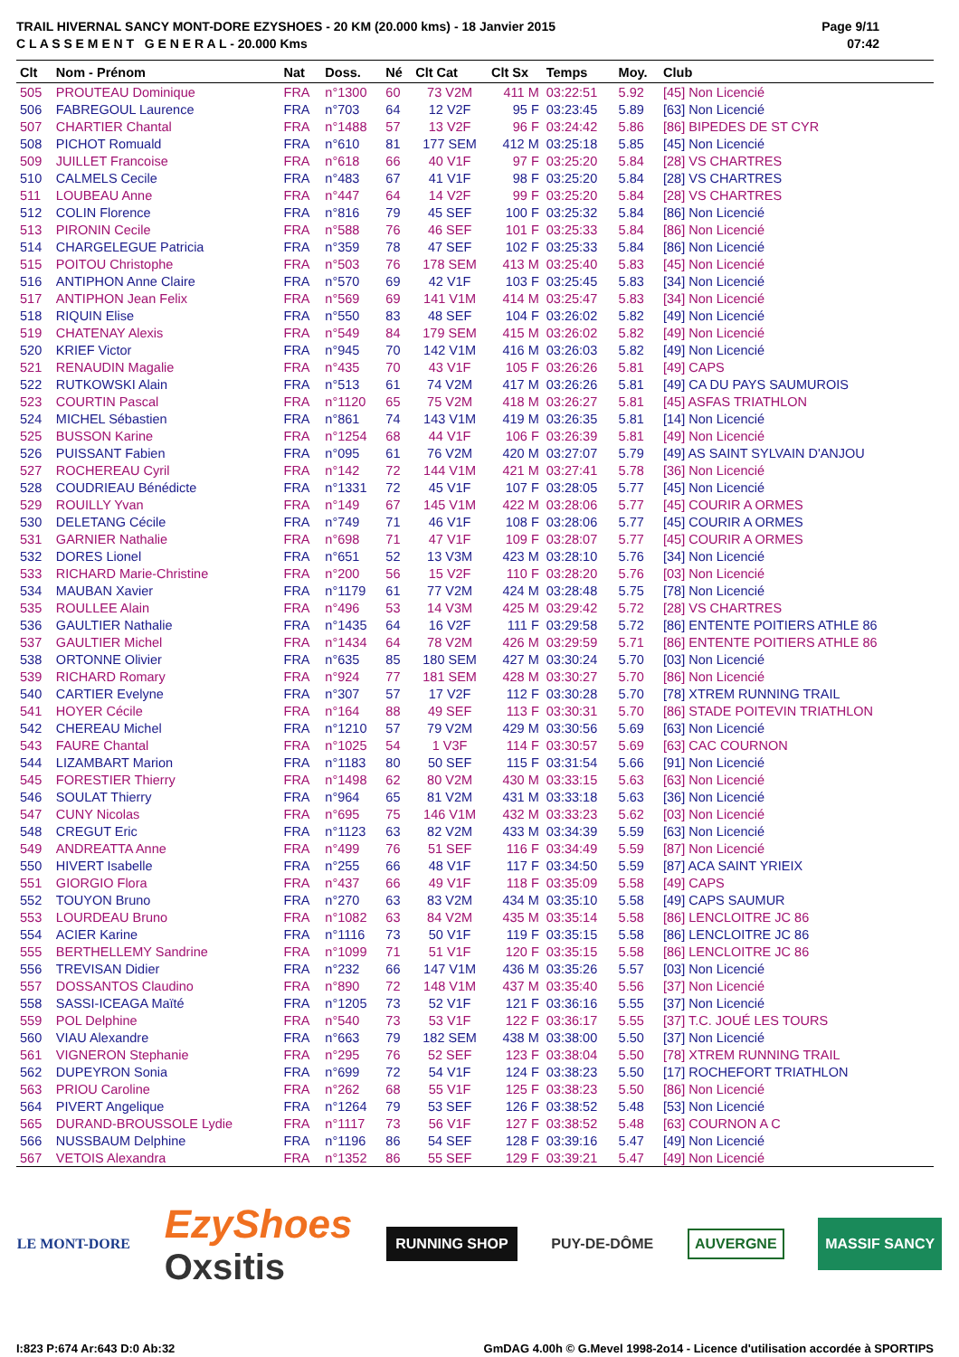TRAIL HIVERNAL SANCY MONT-DORE EZYSHOES - 20 KM (20.000 kms) - 18 Janvier 2015
C L A S S E M E N T G E N E R A L - 20.000 Kms
Page 9/11
07:42
| Clt | Nom - Prénom | Nat | Doss. | Né | Clt Cat | Clt Sx | Temps | Moy. | Club |
| --- | --- | --- | --- | --- | --- | --- | --- | --- | --- |
| 505 | PROUTEAU Dominique | FRA | n°1300 | 60 | 73 V2M | 411 M | 03:22:51 | 5.92 | [45] Non Licencié |
| 506 | FABREGOUL Laurence | FRA | n°703 | 64 | 12 V2F | 95 F | 03:23:45 | 5.89 | [63] Non Licencié |
| 507 | CHARTIER Chantal | FRA | n°1488 | 57 | 13 V2F | 96 F | 03:24:42 | 5.86 | [86] BIPEDES DE ST CYR |
| 508 | PICHOT Romuald | FRA | n°610 | 81 | 177 SEM | 412 M | 03:25:18 | 5.85 | [45] Non Licencié |
| 509 | JUILLET Francoise | FRA | n°618 | 66 | 40 V1F | 97 F | 03:25:20 | 5.84 | [28] VS CHARTRES |
| 510 | CALMELS Cecile | FRA | n°483 | 67 | 41 V1F | 98 F | 03:25:20 | 5.84 | [28] VS CHARTRES |
| 511 | LOUBEAU Anne | FRA | n°447 | 64 | 14 V2F | 99 F | 03:25:20 | 5.84 | [28] VS CHARTRES |
| 512 | COLIN Florence | FRA | n°816 | 79 | 45 SEF | 100 F | 03:25:32 | 5.84 | [86] Non Licencié |
| 513 | PIRONIN Cecile | FRA | n°588 | 76 | 46 SEF | 101 F | 03:25:33 | 5.84 | [86] Non Licencié |
| 514 | CHARGELEGUE Patricia | FRA | n°359 | 78 | 47 SEF | 102 F | 03:25:33 | 5.84 | [86] Non Licencié |
| 515 | POITOU Christophe | FRA | n°503 | 76 | 178 SEM | 413 M | 03:25:40 | 5.83 | [45] Non Licencié |
| 516 | ANTIPHON Anne Claire | FRA | n°570 | 69 | 42 V1F | 103 F | 03:25:45 | 5.83 | [34] Non Licencié |
| 517 | ANTIPHON Jean Felix | FRA | n°569 | 69 | 141 V1M | 414 M | 03:25:47 | 5.83 | [34] Non Licencié |
| 518 | RIQUIN Elise | FRA | n°550 | 83 | 48 SEF | 104 F | 03:26:02 | 5.82 | [49] Non Licencié |
| 519 | CHATENAY Alexis | FRA | n°549 | 84 | 179 SEM | 415 M | 03:26:02 | 5.82 | [49] Non Licencié |
| 520 | KRIEF Victor | FRA | n°945 | 70 | 142 V1M | 416 M | 03:26:03 | 5.82 | [49] Non Licencié |
| 521 | RENAUDIN Magalie | FRA | n°435 | 70 | 43 V1F | 105 F | 03:26:26 | 5.81 | [49] CAPS |
| 522 | RUTKOWSKI Alain | FRA | n°513 | 61 | 74 V2M | 417 M | 03:26:26 | 5.81 | [49] CA DU PAYS SAUMUROIS |
| 523 | COURTIN Pascal | FRA | n°1120 | 65 | 75 V2M | 418 M | 03:26:27 | 5.81 | [45] ASFAS TRIATHLON |
| 524 | MICHEL Sébastien | FRA | n°861 | 74 | 143 V1M | 419 M | 03:26:35 | 5.81 | [14] Non Licencié |
| 525 | BUSSON Karine | FRA | n°1254 | 68 | 44 V1F | 106 F | 03:26:39 | 5.81 | [49] Non Licencié |
| 526 | PUISSANT Fabien | FRA | n°095 | 61 | 76 V2M | 420 M | 03:27:07 | 5.79 | [49] AS SAINT SYLVAIN D'ANJOU |
| 527 | ROCHEREAU Cyril | FRA | n°142 | 72 | 144 V1M | 421 M | 03:27:41 | 5.78 | [36] Non Licencié |
| 528 | COUDRIEAU Bénédicte | FRA | n°1331 | 72 | 45 V1F | 107 F | 03:28:05 | 5.77 | [45] Non Licencié |
| 529 | ROUILLY Yvan | FRA | n°149 | 67 | 145 V1M | 422 M | 03:28:06 | 5.77 | [45] COURIR A ORMES |
| 530 | DELETANG Cécile | FRA | n°749 | 71 | 46 V1F | 108 F | 03:28:06 | 5.77 | [45] COURIR A ORMES |
| 531 | GARNIER Nathalie | FRA | n°698 | 71 | 47 V1F | 109 F | 03:28:07 | 5.77 | [45] COURIR A ORMES |
| 532 | DORES Lionel | FRA | n°651 | 52 | 13 V3M | 423 M | 03:28:10 | 5.76 | [34] Non Licencié |
| 533 | RICHARD Marie-Christine | FRA | n°200 | 56 | 15 V2F | 110 F | 03:28:20 | 5.76 | [03] Non Licencié |
| 534 | MAUBAN Xavier | FRA | n°1179 | 61 | 77 V2M | 424 M | 03:28:48 | 5.75 | [78] Non Licencié |
| 535 | ROULLEE Alain | FRA | n°496 | 53 | 14 V3M | 425 M | 03:29:42 | 5.72 | [28] VS CHARTRES |
| 536 | GAULTIER Nathalie | FRA | n°1435 | 64 | 16 V2F | 111 F | 03:29:58 | 5.72 | [86] ENTENTE POITIERS ATHLE 86 |
| 537 | GAULTIER Michel | FRA | n°1434 | 64 | 78 V2M | 426 M | 03:29:59 | 5.71 | [86] ENTENTE POITIERS ATHLE 86 |
| 538 | ORTONNE Olivier | FRA | n°635 | 85 | 180 SEM | 427 M | 03:30:24 | 5.70 | [03] Non Licencié |
| 539 | RICHARD Romary | FRA | n°924 | 77 | 181 SEM | 428 M | 03:30:27 | 5.70 | [86] Non Licencié |
| 540 | CARTIER Evelyne | FRA | n°307 | 57 | 17 V2F | 112 F | 03:30:28 | 5.70 | [78] XTREM RUNNING TRAIL |
| 541 | HOYER Cécile | FRA | n°164 | 88 | 49 SEF | 113 F | 03:30:31 | 5.70 | [86] STADE POITEVIN TRIATHLON |
| 542 | CHEREAU Michel | FRA | n°1210 | 57 | 79 V2M | 429 M | 03:30:56 | 5.69 | [63] Non Licencié |
| 543 | FAURE Chantal | FRA | n°1025 | 54 | 1 V3F | 114 F | 03:30:57 | 5.69 | [63] CAC COURNON |
| 544 | LIZAMBART Marion | FRA | n°1183 | 80 | 50 SEF | 115 F | 03:31:54 | 5.66 | [91] Non Licencié |
| 545 | FORESTIER Thierry | FRA | n°1498 | 62 | 80 V2M | 430 M | 03:33:15 | 5.63 | [63] Non Licencié |
| 546 | SOULAT Thierry | FRA | n°964 | 65 | 81 V2M | 431 M | 03:33:18 | 5.63 | [36] Non Licencié |
| 547 | CUNY Nicolas | FRA | n°695 | 75 | 146 V1M | 432 M | 03:33:23 | 5.62 | [03] Non Licencié |
| 548 | CREGUT Eric | FRA | n°1123 | 63 | 82 V2M | 433 M | 03:34:39 | 5.59 | [63] Non Licencié |
| 549 | ANDREATTA Anne | FRA | n°499 | 76 | 51 SEF | 116 F | 03:34:49 | 5.59 | [87] Non Licencié |
| 550 | HIVERT Isabelle | FRA | n°255 | 66 | 48 V1F | 117 F | 03:34:50 | 5.59 | [87] ACA SAINT YRIEIX |
| 551 | GIORGIO Flora | FRA | n°437 | 66 | 49 V1F | 118 F | 03:35:09 | 5.58 | [49] CAPS |
| 552 | TOUYON Bruno | FRA | n°270 | 63 | 83 V2M | 434 M | 03:35:10 | 5.58 | [49] CAPS SAUMUR |
| 553 | LOURDEAU Bruno | FRA | n°1082 | 63 | 84 V2M | 435 M | 03:35:14 | 5.58 | [86] LENCLOITRE JC 86 |
| 554 | ACIER Karine | FRA | n°1116 | 73 | 50 V1F | 119 F | 03:35:15 | 5.58 | [86] LENCLOITRE JC 86 |
| 555 | BERTHELLEMY Sandrine | FRA | n°1099 | 71 | 51 V1F | 120 F | 03:35:15 | 5.58 | [86] LENCLOITRE JC 86 |
| 556 | TREVISAN Didier | FRA | n°232 | 66 | 147 V1M | 436 M | 03:35:26 | 5.57 | [03] Non Licencié |
| 557 | DOSSANTOS Claudino | FRA | n°890 | 72 | 148 V1M | 437 M | 03:35:40 | 5.56 | [37] Non Licencié |
| 558 | SASSI-ICEAGA Maïté | FRA | n°1205 | 73 | 52 V1F | 121 F | 03:36:16 | 5.55 | [37] Non Licencié |
| 559 | POL Delphine | FRA | n°540 | 73 | 53 V1F | 122 F | 03:36:17 | 5.55 | [37] T.C. JOUÉ LES TOURS |
| 560 | VIAU Alexandre | FRA | n°663 | 79 | 182 SEM | 438 M | 03:38:00 | 5.50 | [37] Non Licencié |
| 561 | VIGNERON Stephanie | FRA | n°295 | 76 | 52 SEF | 123 F | 03:38:04 | 5.50 | [78] XTREM RUNNING TRAIL |
| 562 | DUPEYRON Sonia | FRA | n°699 | 72 | 54 V1F | 124 F | 03:38:23 | 5.50 | [17] ROCHEFORT TRIATHLON |
| 563 | PRIOU Caroline | FRA | n°262 | 68 | 55 V1F | 125 F | 03:38:23 | 5.50 | [86] Non Licencié |
| 564 | PIVERT Angelique | FRA | n°1264 | 79 | 53 SEF | 126 F | 03:38:52 | 5.48 | [53] Non Licencié |
| 565 | DURAND-BROUSSOLE Lydie | FRA | n°1117 | 73 | 56 V1F | 127 F | 03:38:52 | 5.48 | [63] COURNON A C |
| 566 | NUSSBAUM Delphine | FRA | n°1196 | 86 | 54 SEF | 128 F | 03:39:16 | 5.47 | [49] Non Licencié |
| 567 | VETOIS Alexandra | FRA | n°1352 | 86 | 55 SEF | 129 F | 03:39:21 | 5.47 | [49] Non Licencié |
LE MONT-DORE
EzyShoes
Oxsitis
RUNNING SHOP
PUY-DE-DÔME
AUVERGNE
MASSIF SANCY
I:823 P:674 Ar:643 D:0 Ab:32 GmDAG 4.00h © G.Mevel 1998-2o14 - Licence d'utilisation accordée à SPORTIPS